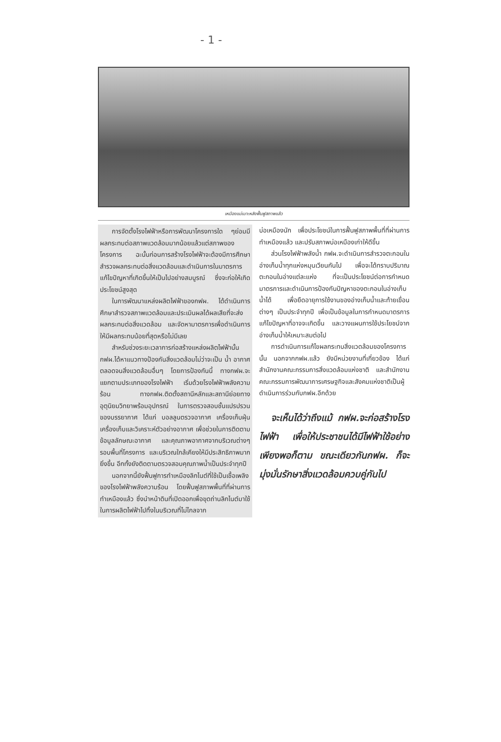- 1 -
เหมืองแม่เมาะหลังฟื้นฟูสภาพแล้ว
การจัดตั้งโรงไฟฟ้าหรือการพัฒนาโครงการใด ๆย่อมมีผลกระทบต่อสภาพแวดล้อมมากน้อยแล้วแต่สภาพของโครงการ ฉะนั้นก่อนการสร้างโรงไฟฟ้าจะต้องมีการศึกษาสำรวจผลกระทบต่อสิ่งแวดล้อมและดำเนินการในมาตรการแก้ไขปัญหาที่เกิดขึ้นให้เป็นไปอย่างสมบูรณ์ ซึ่งจะก่อให้เกิดประโยชน์สูงสุด
ในการพัฒนาแหล่งผลิตไฟฟ้าของกฟผ. ได้ดำเนินการศึกษาสำรวจสภาพแวดล้อมและประเมินผลได้ผลเสียที่จะส่งผลกระทบต่อสิ่งแวดล้อม และจัดหามาตรการเพื่อดำเนินการให้มีผลกระทบน้อยที่สุดหรือไม่มีเลย
สำหรับช่วงระยะเวลาการก่อสร้างแหล่งผลิตไฟฟ้านั้น กฟผ.ได้หาแนวทางป้องกันสิ่งแวดล้อมไม่ว่าจะเป็น น้ำ อากาศ ตลอดจนสิ่งแวดล้อมอื่นๆ โดยการป้องกันนี้ ทางกฟผ.จะแยกตามประเภทของโรงไฟฟ้า เริ่มด้วยโรงไฟฟ้าพลังความร้อน ทางกฟผ.ติดตั้งสถานีหลักและสถานีย่อยทางอุตุนิยมวิทยาพร้อมอุปกรณ์ ในการตรวจสอบชั้นแปรปรวนของบรรยากาศ ได้แก่ บอลลูนตรวจอากาศ เครื่องเก็บฝุ่น เครื่องเก็บและวิเคราะห์ตัวอย่างอากาศ เพื่อช่วยในการติดตามข้อมูลลักษณะอากาศ และคุณภาพอากาศจากบริเวณต่างๆ รอบพื้นที่โครงการ และบริเวณใกล้เคียงให้มีประสิทธิภาพมากยิ่งขึ้น อีกทั้งยังติดตามตรวจสอบคุณภาพน้ำเป็นประจำทุกปี
นอกจากนี้ยังฟื้นฟูการทำเหมืองลิกไนต์ที่ใช้เป็นเชื้อเพลิงของโรงไฟฟ้าพลังความร้อน โดยฟื้นฟูสภาพพื้นที่ที่ผ่านการทำเหมืองแล้ว ซึ่งนำหน้าดินที่เปิดออกเพื่อขุดถ่านลิกไนต์มาใช้ในการผลิตไฟฟ้าไปทิ้งในบริเวณที่ไม่ไกลจาก
บ่อเหมืองนัก เพื่อประโยชน์ในการฟื้นฟูสภาพพื้นที่ที่ผ่านการทำเหมืองแล้ว และปรับสภาพบ่อเหมืองเก่าให้ดีขึ้น
ส่วนโรงไฟฟ้าพลังน้ำ กฟผ.จะดำเนินการสำรวจตะกอนในอ่างเก็บน้ำทุกแห่งหมุนเวียนกันไป เพื่อจะได้ทราบปริมาณตะกอนในอ่างแต่ละแห่ง ที่จะเป็นประโยชน์ต่อการกำหนดมาตรการและดำเนินการป้องกันปัญหาของตะกอนในอ่างเก็บน้ำได้ เพื่อยืดอายุการใช้งานของอ่างเก็บน้ำและท้ายเขื่อนต่างๆ เป็นประจำทุกปี เพื่อเป็นข้อมูลในการกำหนดมาตรการแก้ไขปัญหาที่อาจจะเกิดขึ้น และวางแผนการใช้ประโยชน์จากอ่างเก็บน้ำให้เหมาะสมต่อไป
การดำเนินการแก้ไขผลกระทบสิ่งแวดล้อมของโครงการนั้น นอกจากกฟผ.แล้ว ยังมีหน่วยงานที่เกี่ยวข้อง ได้แก่ สำนักงานคณะกรรมการสิ่งแวดล้อมแห่งชาติ และสำนักงานคณะกรรมการพัฒนาการเศรษฐกิจและสังคมแห่งชาติเป็นผู้ดำเนินการร่วมกับกฟผ.อีกด้วย
จะเห็นได้ว่าถึงแม้ กฟผ.จะก่อสร้างโรงไฟฟ้า เพื่อให้ประชาชนได้มีไฟฟ้าใช้อย่างเพียงพอก็ตาม ขณะเดียวกันกฟผ. ก็จะมุ่งมั่นรักษาสิ่งแวดล้อมควบคู่กันไป